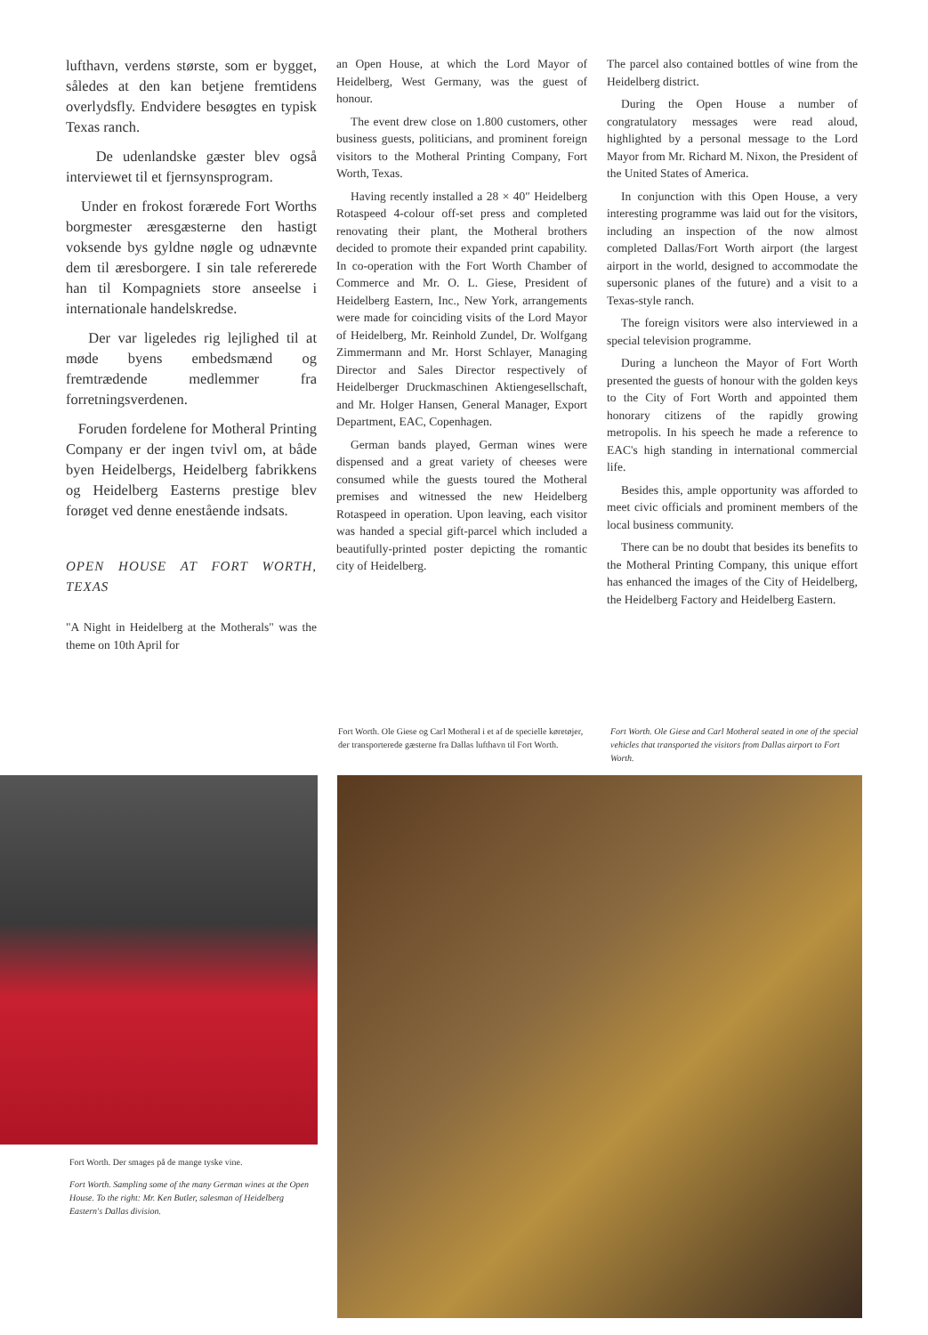lufthavn, verdens største, som er bygget, således at den kan betjene fremtidens overlydsfly. Endvidere besøgtes en typisk Texas ranch.
De udenlandske gæster blev også interviewet til et fjernsynsprogram.
Under en frokost forærede Fort Worths borgmester æresgæsterne den hastigt voksende bys gyldne nøgle og udnævnte dem til æresborgere. I sin tale refererede han til Kompagniets store anseelse i internationale handelskredse.
Der var ligeledes rig lejlighed til at møde byens embedsmænd og fremtrædende medlemmer fra forretningsverdenen.
Foruden fordelene for Motheral Printing Company er der ingen tvivl om, at både byen Heidelbergs, Heidelberg fabrikkens og Heidelberg Easterns prestige blev forøget ved denne enestående indsats.
OPEN HOUSE AT FORT WORTH, TEXAS
"A Night in Heidelberg at the Motherals" was the theme on 10th April for
an Open House, at which the Lord Mayor of Heidelberg, West Germany, was the guest of honour.
The event drew close on 1.800 customers, other business guests, politicians, and prominent foreign visitors to the Motheral Printing Company, Fort Worth, Texas.
Having recently installed a 28 × 40″ Heidelberg Rotaspeed 4-colour off-set press and completed renovating their plant, the Motheral brothers decided to promote their expanded print capability. In co-operation with the Fort Worth Chamber of Commerce and Mr. O. L. Giese, President of Heidelberg Eastern, Inc., New York, arrangements were made for coinciding visits of the Lord Mayor of Heidelberg, Mr. Reinhold Zundel, Dr. Wolfgang Zimmermann and Mr. Horst Schlayer, Managing Director and Sales Director respectively of Heidelberger Druckmaschinen Aktiengesellschaft, and Mr. Holger Hansen, General Manager, Export Department, EAC, Copenhagen.
German bands played, German wines were dispensed and a great variety of cheeses were consumed while the guests toured the Motheral premises and witnessed the new Heidelberg Rotaspeed in operation. Upon leaving, each visitor was handed a special gift-parcel which included a beautifully-printed poster depicting the romantic city of Heidelberg.
The parcel also contained bottles of wine from the Heidelberg district.
During the Open House a number of congratulatory messages were read aloud, highlighted by a personal message to the Lord Mayor from Mr. Richard M. Nixon, the President of the United States of America.
In conjunction with this Open House, a very interesting programme was laid out for the visitors, including an inspection of the now almost completed Dallas/Fort Worth airport (the largest airport in the world, designed to accommodate the supersonic planes of the future) and a visit to a Texas-style ranch.
The foreign visitors were also interviewed in a special television programme.
During a luncheon the Mayor of Fort Worth presented the guests of honour with the golden keys to the City of Fort Worth and appointed them honorary citizens of the rapidly growing metropolis. In his speech he made a reference to EAC's high standing in international commercial life.
Besides this, ample opportunity was afforded to meet civic officials and prominent members of the local business community.
There can be no doubt that besides its benefits to the Motheral Printing Company, this unique effort has enhanced the images of the City of Heidelberg, the Heidelberg Factory and Heidelberg Eastern.
Fort Worth. Ole Giese og Carl Motheral i et af de specielle køretøjer, der transporterede gæsterne fra Dallas lufthavn til Fort Worth.
Fort Worth. Ole Giese and Carl Motheral seated in one of the special vehicles that transported the visitors from Dallas airport to Fort Worth.
Fort Worth. Der smages på de mange tyske vine.
Fort Worth. Sampling some of the many German wines at the Open House. To the right: Mr. Ken Butler, salesman of Heidelberg Eastern's Dallas division.